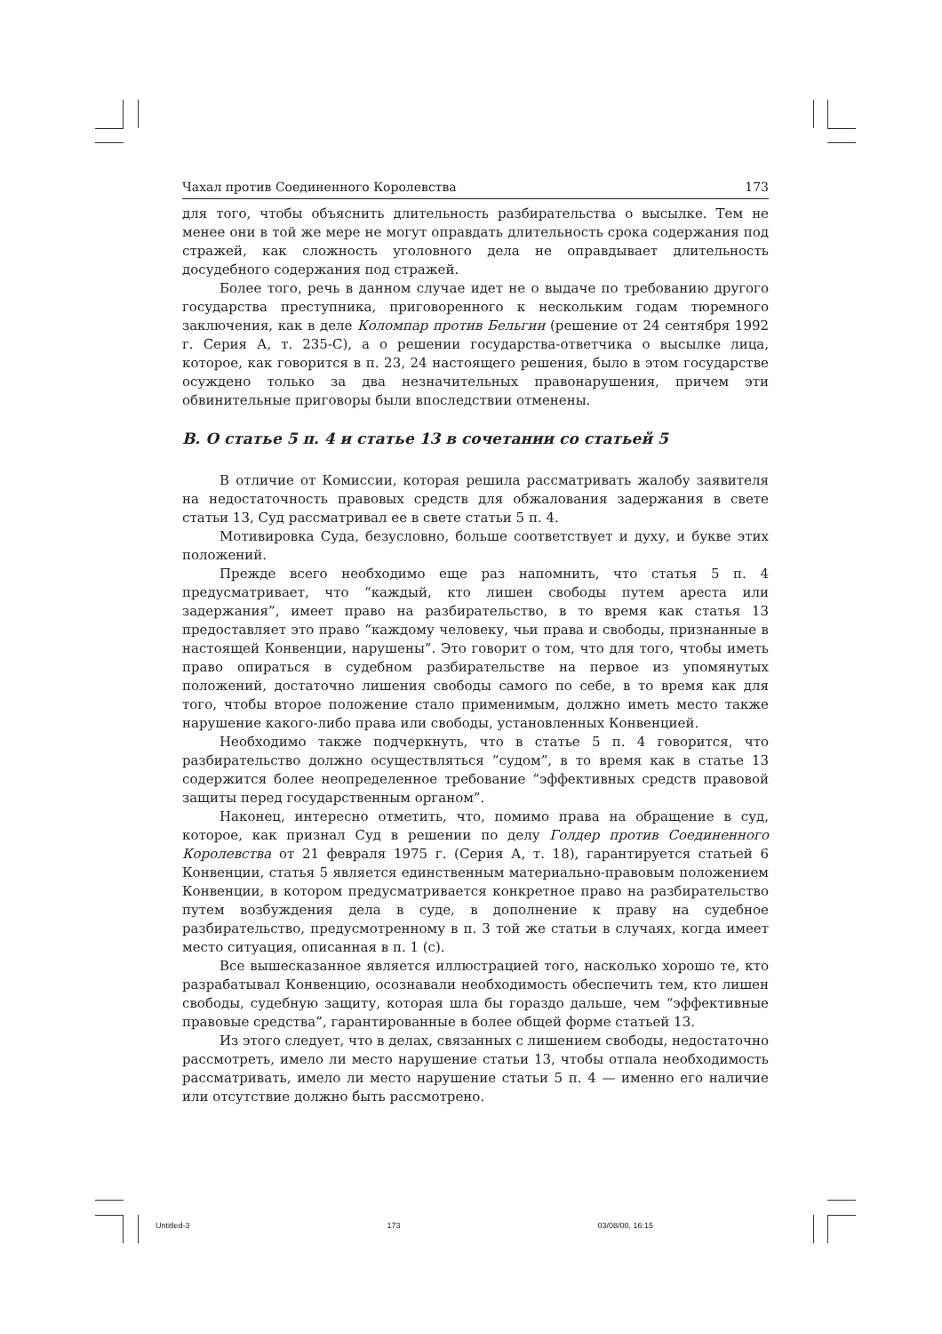Чахал против Соединенного Королевства 173
для того, чтобы объяснить длительность разбирательства о высылке. Тем не менее они в той же мере не могут оправдать длительность срока содержания под стражей, как сложность уголовного дела не оправдывает длительность досудебного содержания под стражей.
Более того, речь в данном случае идет не о выдаче по требованию другого государства преступника, приговоренного к нескольким годам тюремного заключения, как в деле Коломпар против Бельгии (решение от 24 сентября 1992 г. Серия А, т. 235-С), а о решении государства-ответчика о высылке лица, которое, как говорится в п. 23, 24 настоящего решения, было в этом государстве осуждено только за два незначительных правонарушения, причем эти обвинительные приговоры были впоследствии отменены.
B. О статье 5 п. 4 и статье 13 в сочетании со статьей 5
В отличие от Комиссии, которая решила рассматривать жалобу заявителя на недостаточность правовых средств для обжалования задержания в свете статьи 13, Суд рассматривал ее в свете статьи 5 п. 4.
Мотивировка Суда, безусловно, больше соответствует и духу, и букве этих положений.
Прежде всего необходимо еще раз напомнить, что статья 5 п. 4 предусматривает, что “каждый, кто лишен свободы путем ареста или задержания”, имеет право на разбирательство, в то время как статья 13 предоставляет это право “каждому человеку, чьи права и свободы, признанные в настоящей Конвенции, нарушены”. Это говорит о том, что для того, чтобы иметь право опираться в судебном разбирательстве на первое из упомянутых положений, достаточно лишения свободы самого по себе, в то время как для того, чтобы второе положение стало применимым, должно иметь место также нарушение какого-либо права или свободы, установленных Конвенцией.
Необходимо также подчеркнуть, что в статье 5 п. 4 говорится, что разбирательство должно осуществляться “судом”, в то время как в статье 13 содержится более неопределенное требование “эффективных средств правовой защиты перед государственным органом”.
Наконец, интересно отметить, что, помимо права на обращение в суд, которое, как признал Суд в решении по делу Голдер против Соединенного Королевства от 21 февраля 1975 г. (Серия А, т. 18), гарантируется статьей 6 Конвенции, статья 5 является единственным материально-правовым положением Конвенции, в котором предусматривается конкретное право на разбирательство путем возбуждения дела в суде, в дополнение к праву на судебное разбирательство, предусмотренному в п. 3 той же статьи в случаях, когда имеет место ситуация, описанная в п. 1 (с).
Все вышесказанное является иллюстрацией того, насколько хорошо те, кто разрабатывал Конвенцию, осознавали необходимость обеспечить тем, кто лишен свободы, судебную защиту, которая шла бы гораздо дальше, чем “эффективные правовые средства”, гарантированные в более общей форме статьей 13.
Из этого следует, что в делах, связанных с лишением свободы, недостаточно рассмотреть, имело ли место нарушение статьи 13, чтобы отпала необходимость рассматривать, имело ли место нарушение статьи 5 п. 4 — именно его наличие или отсутствие должно быть рассмотрено.
Untitled-3 173 03/08/00, 16:15